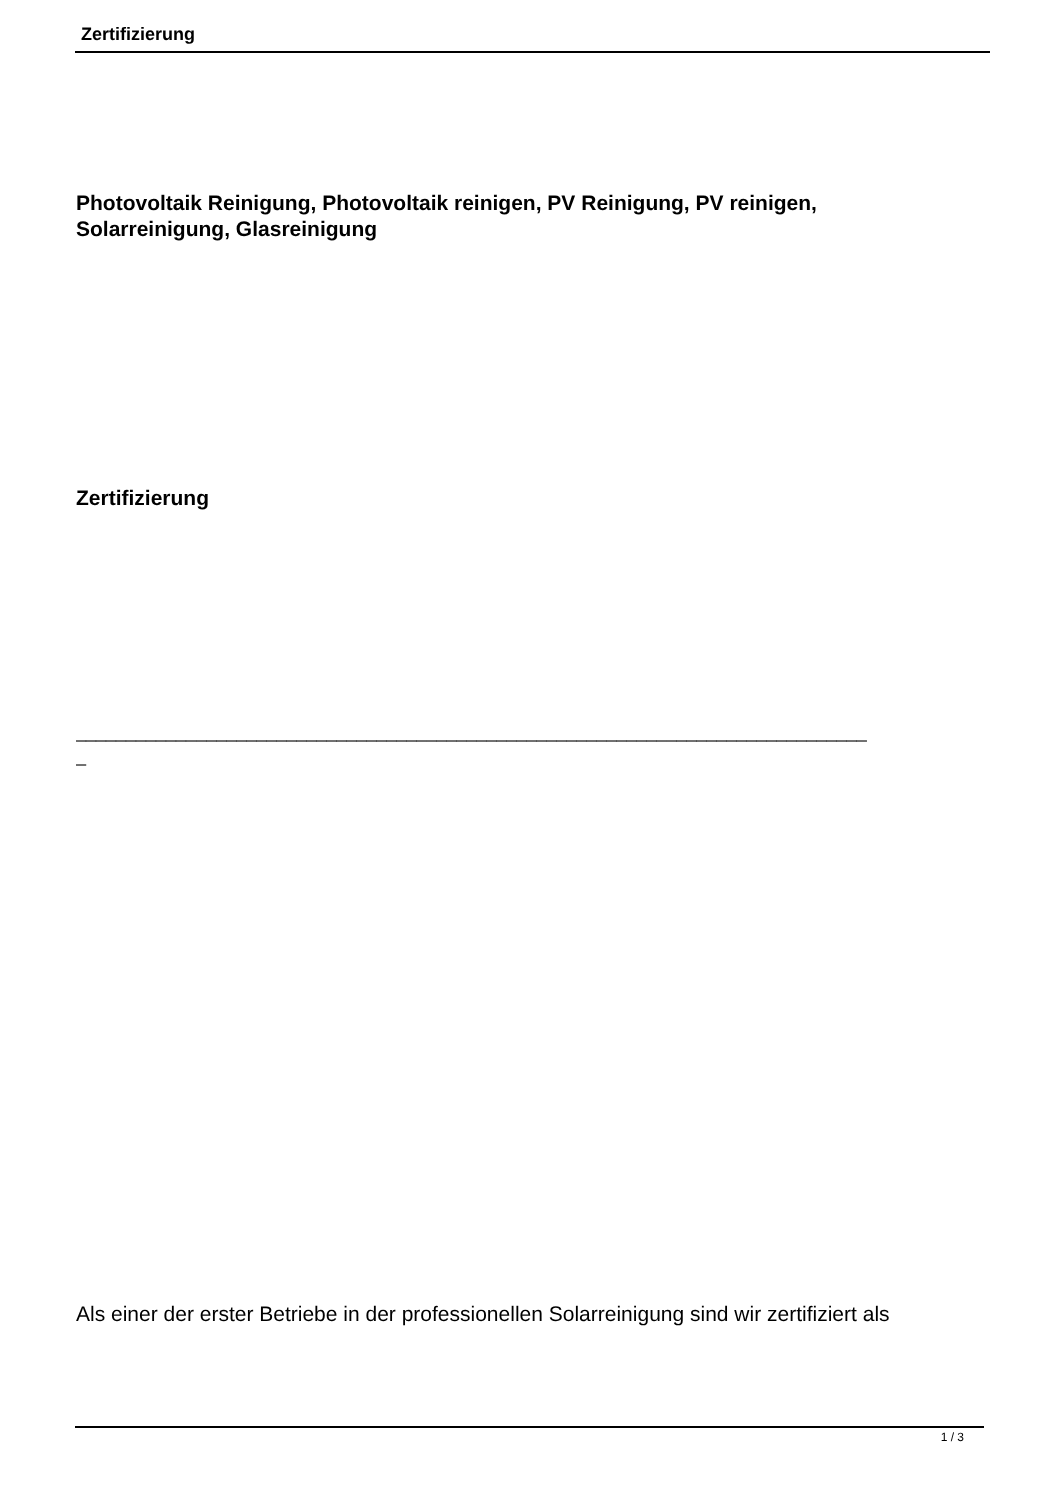Zertifizierung
Photovoltaik Reinigung, Photovoltaik reinigen, PV Reinigung, PV reinigen,
Solarreinigung, Glasreinigung
Zertifizierung
_______________________________________________________________________________
_
Als einer der erster Betriebe in der professionellen Solarreinigung sind wir zertifiziert als
1 / 3